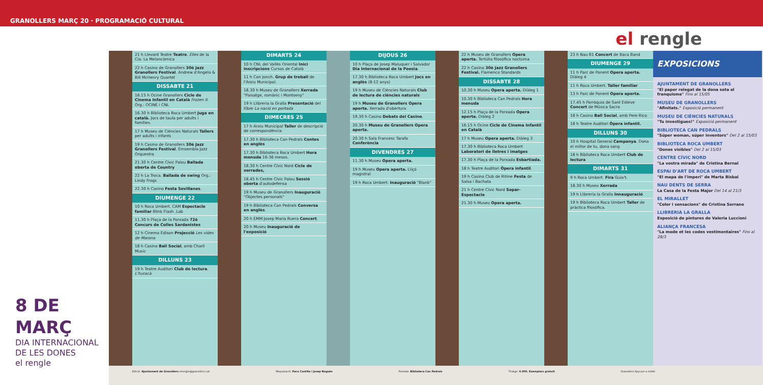GRANOLLERS MARÇ 20 · PROGRAMACIÓ CULTURAL
el rengle
8 DE MARÇ
DIA INTERNACIONAL DE LES DONES
el rengle
21 h Llevant Teatre Teatre. Elles de la Cia. La Melancòmica
22 h Casino de Granollers 30è Jazz Granollers Festival. Andrew d'Angelo & Bill McHenry Quartet
DISSABTE 21
16.15 h Ocine Granollers Cicle de Cinema Infantil en Català Frozen II. Org.: OCINE i CNL
16.30 h Biblioteca Roca Umbert Juga en català. Jocs de taula per adults i famílies.
17 h Museu de Ciències Naturals Tallers per adults i infants
19 h Casino de Granollers 30è Jazz Granollers Festival. Emsembla Jazz Orquestra
21.30 h Centre Cívic Palou Ballada oberta de Country
22 h La Troca. Ballada de swing Org.: Lindy Frogs
22.30 h Casino Festa Sevillanes.
DIUMENGE 22
10 h Roca Umbert. CAM Espectacle familiar Blink Flash .Lab
11.30 h Plaça de la Porxada 72è Concurs de Colles Sardanistes
12 h Cinema Edison Projecció Les vides de Marona
18 h Casino Ball Social, amb Charli Music
DILLUNS 23
19 h Teatre Auditori Club de lectura. L'huracà
DIMARTS 24
10 h CNL del Vallès Oriental Inici inscripcions Cursos de Català
11 h Can Jonch. Grup de treball de l'Arxiu Municipal.
18.30 h Museu de Granollers Xerrada "Paisatge, romànic i Montseny"
19 h Llibreria la Gralla Presentació del llibre La nació en portada
DIMECRES 25
17 h Arxiu Municipal Taller de descripció de correspondència
17.30 h Biblioteca Can Pedrals Contes en anglès
17.30 h Biblioteca Roca Umbert Hora menuda 16-36 mesos.
18.30 h Centre Cívic Nord Cicle de xerrades,
18.45 h Centre Cívic Palou Sessió oberta d'autodefensa
19 h Museu de Granollers Inauguració "Objectes personals"
19 h Biblioteca Can Pedrals Conversa en anglès.
20 h EMM Josep Maria Ruera Concert.
20 h Museu Inauguració de l'exposició
DIJOUS 26
10 h Plaça de Josep Maluquer i Salvador Dia Internacional de la Poesia.
17.30 h Biblioteca Roca Umbert Jocs en anglès (8-12 anys)
19 h Museu de Ciències Naturals Club de lectura de ciències naturals
19 h Museu de Granollers Opera aperta. Xerrada d'obertura
19.30 h Casino Debats del Casino.
20.30 h Museu de Granollers Opera aperta.
20.30 h Sala Francesc Tarafa Conferència
DIVENDRES 27
11.30 h Museu Opera aperta.
19 h Museu Opera aperta. Lliçó magistral
19 h Roca Umbert. Inauguració "Blank"
22 h Museu de Granollers Opera aperta. Tertúlia filosòfica nocturna
22 h Casino 30è Jazz Granollers Festival. Flamenco Standards
DISSABTE 28
10.30 h Museu Opera aperta. Diàleg 1
10.30 h Biblioteca Can Pedrals Hora menuda
12.15 h Plaça de la Porxada Opera aperta. Diàleg 2
16.15 h Ocine Cicle de Cinema Infantil en Català
17 h Museu Opera aperta. Diàleg 3
17.30 h Biblioteca Roca Umbert Laboratori de lletres i imatges
17.30 h Plaça de la Porxada Esbartiada.
18 h Teatre Auditori Òpera infantil.
19 h Casino Club de Ritme Festa de Salsa i Bachata
21 h Centre Cívic Nord Sopar-Espectacle
21.30 h Museu Opera aperta.
23 h Nau B1 Concert de Itaca Band
DIUMENGE 29
11 h Parc de Ponent Opera aperta. Diàleg 4
11 h Roca Umbert. Taller familiar
13 h Parc de Ponent Opera aperta.
17.45 h Parròquia de Sant Esteve Concert de Música Sacra
18 h Casino Ball Social, amb Pere Rico
18 h Teatre Auditori Òpera infantil.
DILLUNS 30
10 h Hospital General Campanya. Dona el millor de tu, dona sang
18 h Biblioteca Roca Umbert Club de lectura
DIMARTS 31
9 h Roca Umbert. Fira Guia't.
18.30 h Museu Xerrada
19 h Llibreria la Gralla Innauguració
19 h Biblioteca Roca Umbert Taller de pràctica filosòfica.
EXPOSICIONS
AJUNTAMENT DE GRANOLLERS
"El paper relegat de la dona sota el franquisme" Fins al 15/05
MUSEU DE GRANOLLERS
"Afinitats." Exposició permanent
MUSEU DE CIÈNCIES NATURALS
"Tu investigues!" Exposició permanent
BIBLIOTECA CAN PEDRALS
"Súper woman, súper inventors" Del 2 al 15/03
BIBLIOTECA ROCA UMBERT
"Dones visibles" Del 2 al 15/03
CENTRE CÍVIC NORD
"La vostra mirada" de Cristina Bernal
ESPAI D'ART DE ROCA UMBERT
"El mapa de l'imperi" de Marta Bisbal
NAU DENTS DE SERRA
La Casa de la Festa Major Del 14 al 21/3
EL MIRALLET
"Color i sensacions" de Cristina Serrano
LLIBRERIA LA GRALLA
Exposició de pintures de Valeria Luccioni
ALIANÇA FRANCESA
"La mode et les codes vestimentaires" Fins al 28/3
Edició: Ajuntament de Granollers elrengle@granollers.cat Maquetació: Paco Castilla i Josep Nogués Portada: Biblioteca Can Pedrals Tiratge: 4.000. Exemplars gratuït Granollers App per a mòbil